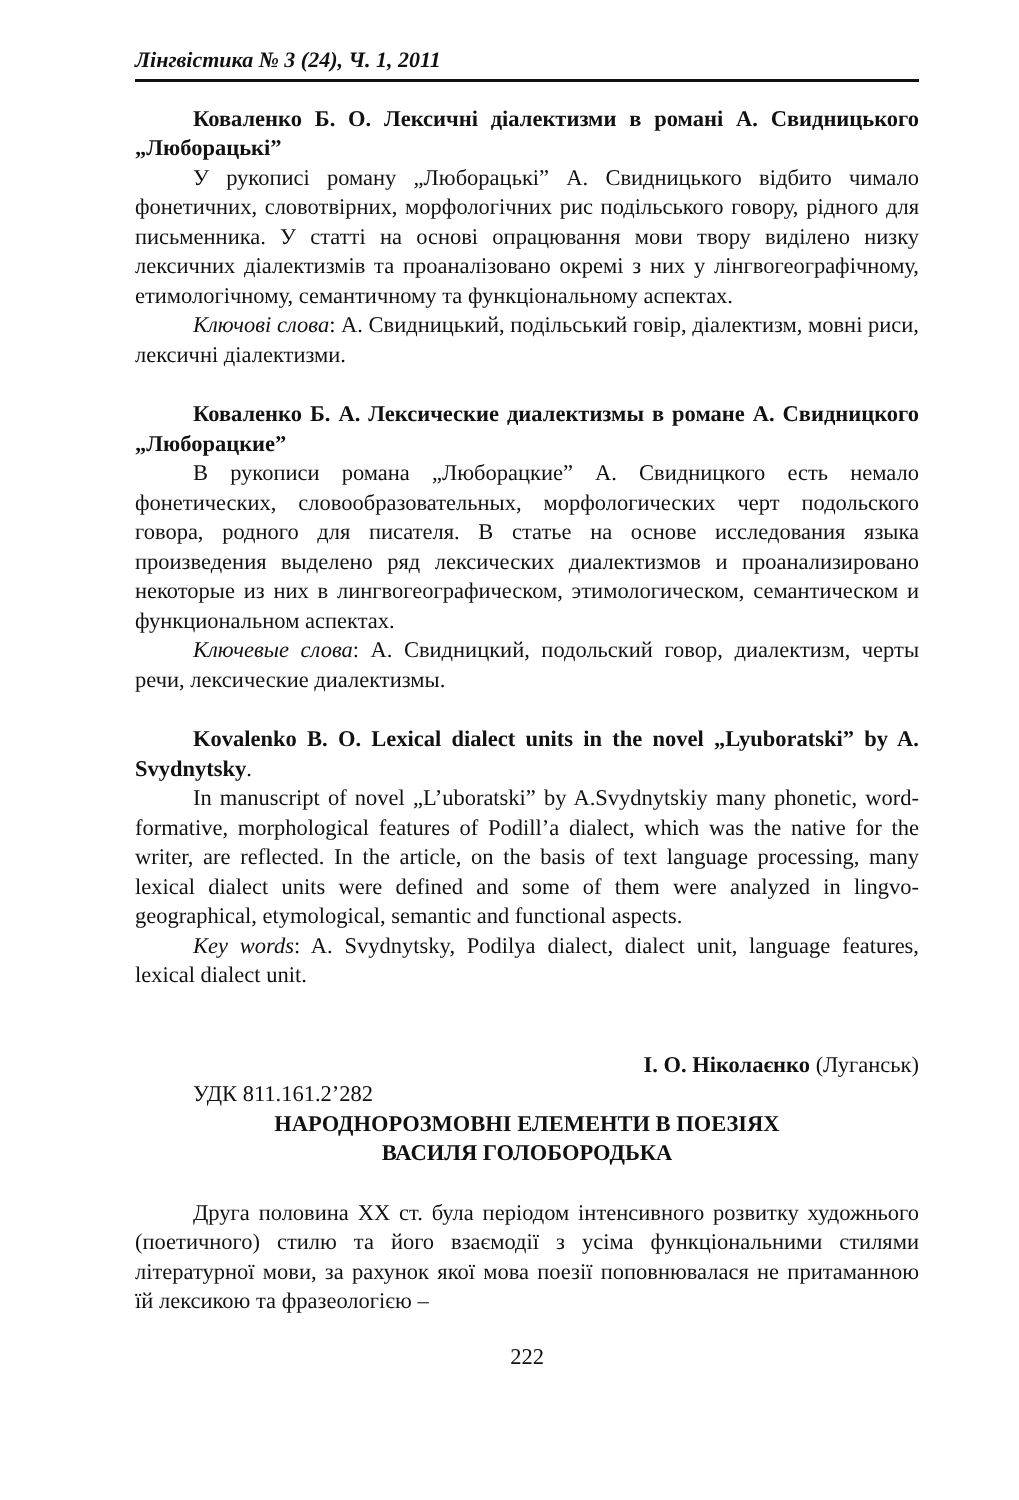Лінгвістика № 3 (24), Ч. 1, 2011
Коваленко Б. О. Лексичні діалектизми в романі А. Свидницького „Люборацькі”
У рукописі роману „Люборацькі” А. Свидницького відбито чимало фонетичних, словотвірних, морфологічних рис подільського говору, рідного для письменника. У статті на основі опрацювання мови твору виділено низку лексичних діалектизмів та проаналізовано окремі з них у лінгвогеографічному, етимологічному, семантичному та функціональному аспектах.
Ключові слова: А. Свидницький, подільський говір, діалектизм, мовні риси, лексичні діалектизми.
Коваленко Б. А. Лексические диалектизмы в романе А. Свидницкого „Люборацкие”
В рукописи романа „Люборацкие” А. Свидницкого есть немало фонетических, словообразовательных, морфологических черт подольского говора, родного для писателя. В статье на основе исследования языка произведения выделено ряд лексических диалектизмов и проанализировано некоторые из них в лингвогеографическом, этимологическом, семантическом и функциональном аспектах.
Ключевые слова: А. Свидницкий, подольский говор, диалектизм, черты речи, лексические диалектизмы.
Kovalenko B. O. Lexical dialect units in the novel „Lyuboratski” by A. Svydnytsky.
In manuscript of novel „L’uboratski” by A.Svydnytskiy many phonetic, word-formative, morphological features of Podill’a dialect, which was the native for the writer, are reflected. In the article, on the basis of text language processing, many lexical dialect units were defined and some of them were analyzed in lingvo-geographical, etymological, semantic and functional aspects.
Key words: A. Svydnytsky, Podilya dialect, dialect unit, language features, lexical dialect unit.
І. О. Ніколаєнко (Луганськ)
УДК 811.161.2’282
НАРОДНОРОЗМОВНІ ЕЛЕМЕНТИ В ПОЕЗІЯХ
ВАСИЛЯ ГОЛОБОРОДЬКА
Друга половина ХХ ст. була періодом інтенсивного розвитку художнього (поетичного) стилю та його взаємодії з усіма функціональними стилями літературної мови, за рахунок якої мова поезії поповнювалася не притаманною їй лексикою та фразеологією –
222